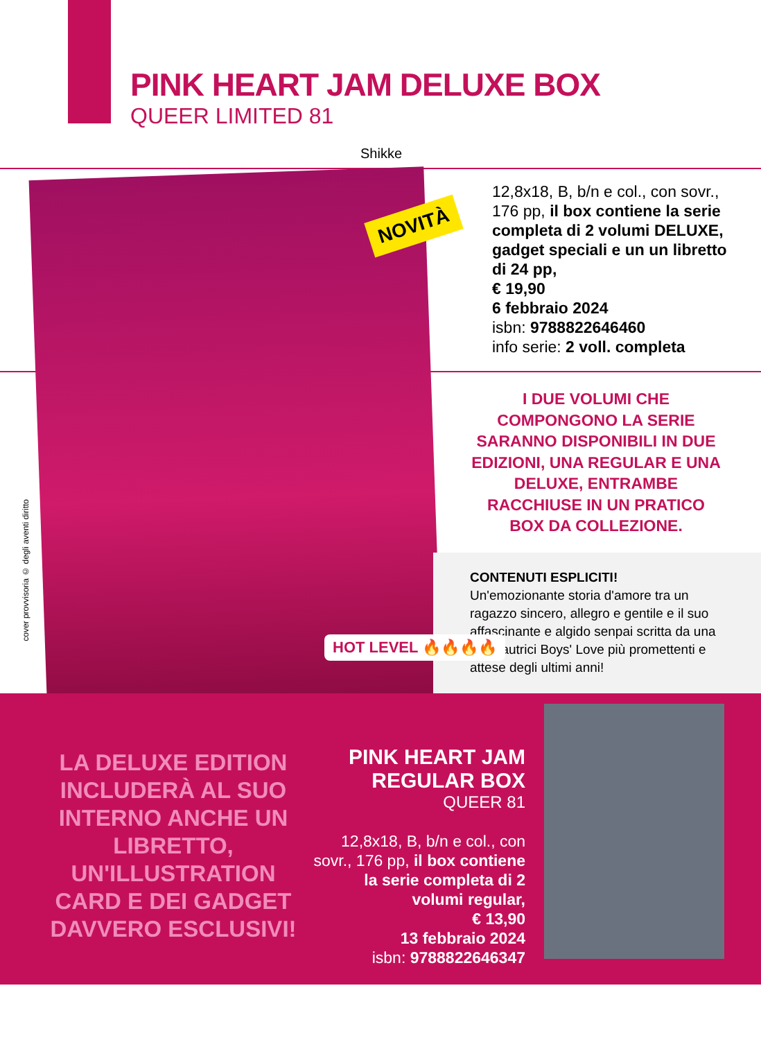PINK HEART JAM DELUXE BOX
QUEER LIMITED 81
Shikke
NOVITÀ
cover provvisoria © degli aventi diritto
12,8x18, B, b/n e col., con sovr., 176 pp, il box contiene la serie completa di 2 volumi DELUXE, gadget speciali e un un libretto di 24 pp,
€ 19,90
6 febbraio 2024
isbn: 9788822646460
info serie: 2 voll. completa
I DUE VOLUMI CHE COMPONGONO LA SERIE SARANNO DISPONIBILI IN DUE EDIZIONI, UNA REGULAR E UNA DELUXE, ENTRAMBE RACCHIUSE IN UN PRATICO BOX DA COLLEZIONE.
CONTENUTI ESPLICITI!
Un'emozionante storia d'amore tra un ragazzo sincero, allegro e gentile e il suo affascinante e algido senpai scritta da una delle autrici Boys' Love più promettenti e attese degli ultimi anni!
HOT LEVEL 🔥🔥🔥🔥
LA DELUXE EDITION INCLUDERÀ AL SUO INTERNO ANCHE UN LIBRETTO, UN'ILLUSTRATION CARD E DEI GADGET DAVVERO ESCLUSIVI!
PINK HEART JAM REGULAR BOX
QUEER 81
12,8x18, B, b/n e col., con sovr., 176 pp, il box contiene la serie completa di 2 volumi regular,
€ 13,90
13 febbraio 2024
isbn: 9788822646347